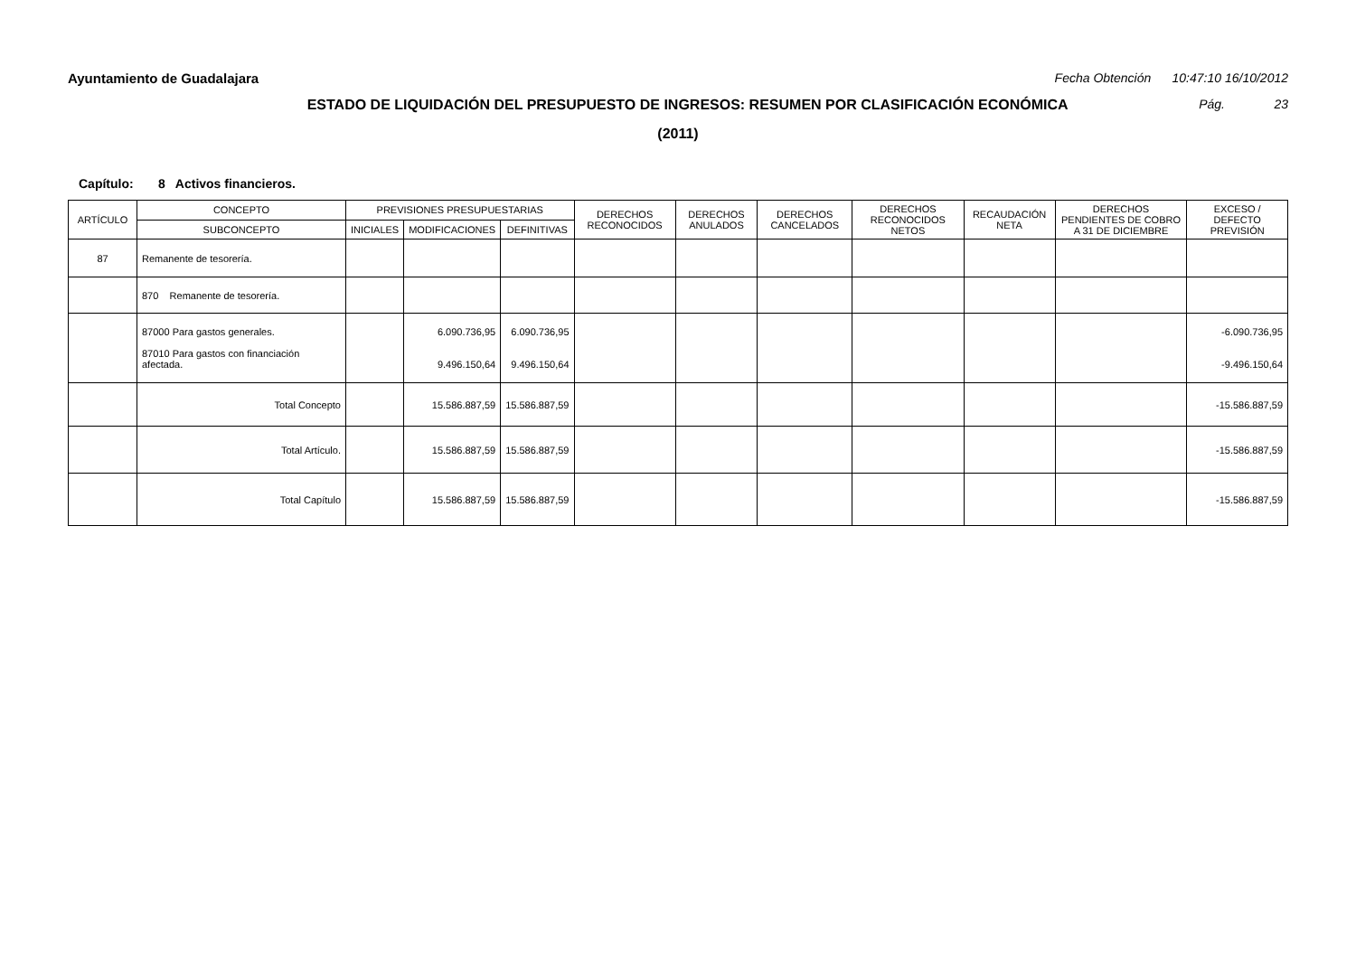Ayuntamiento de Guadalajara Fecha Obtención 10:47:10 16/10/2012
ESTADO DE LIQUIDACIÓN DEL PRESUPUESTO DE INGRESOS: RESUMEN POR CLASIFICACIÓN ECONÓMICA Pág. 23
(2011)
Capítulo: 8 Activos financieros.
| ARTÍCULO | CONCEPTO | PREVISIONES PRESUPUESTARIAS | | | DERECHOS RECONOCIDOS | DERECHOS ANULADOS | DERECHOS CANCELADOS | DERECHOS RECONOCIDOS NETOS | RECAUDACIÓN NETA | DERECHOS PENDIENTES DE COBRO A 31 DE DICIEMBRE | EXCESO / DEFECTO PREVISIÓN |
| --- | --- | --- | --- | --- | --- | --- | --- | --- | --- | --- | --- |
| | SUBCONCEPTO | INICIALES | MODIFICACIONES | DEFINITIVAS | | | | | | | |
| 87 | Remanente de tesorería. | | | | | | | | | | |
| | 870 Remanente de tesorería. | | | | | | | | | | |
| | 87000 Para gastos generales. 87010 Para gastos con financiación afectada. | | 6.090.736,95 9.496.150,64 | 6.090.736,95 9.496.150,64 | | | | | | | -6.090.736,95 -9.496.150,64 |
| | Total Concepto | | 15.586.887,59 | 15.586.887,59 | | | | | | | -15.586.887,59 |
| | Total Artículo. | | 15.586.887,59 | 15.586.887,59 | | | | | | | -15.586.887,59 |
| | Total Capítulo | | 15.586.887,59 | 15.586.887,59 | | | | | | | -15.586.887,59 |